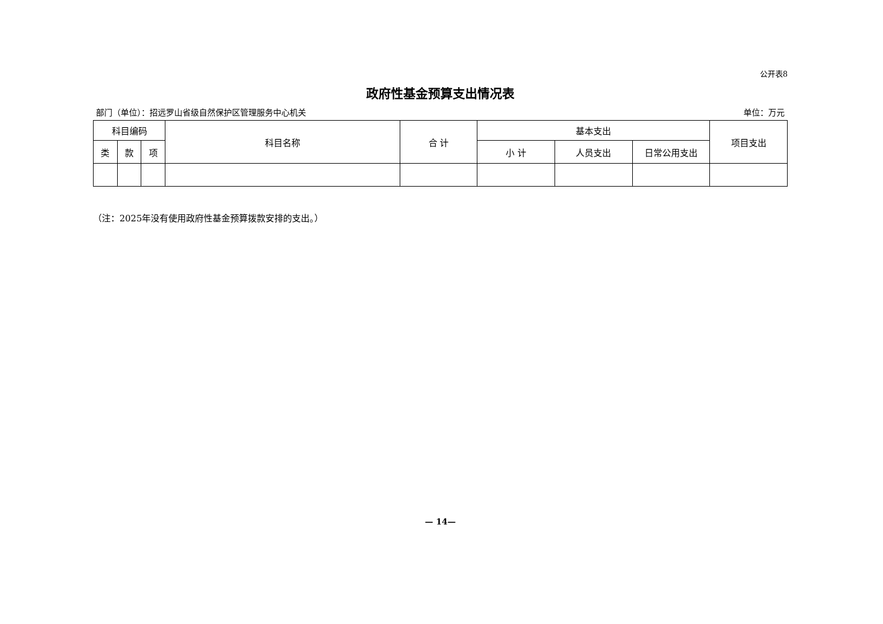公开表8
政府性基金预算支出情况表
部门（单位）：招远罗山省级自然保护区管理服务中心机关 单位：万元
| 科目编码 | | | 科目名称 | 合 计 | 基本支出 | | | 项目支出 |
| --- | --- | --- | --- | --- | --- | --- | --- | --- |
| 类 | 款 | 项 | | | 小 计 | 人员支出 | 日常公用支出 | |
（注：2025年没有使用政府性基金预算拨款安排的支出。）
— 14—